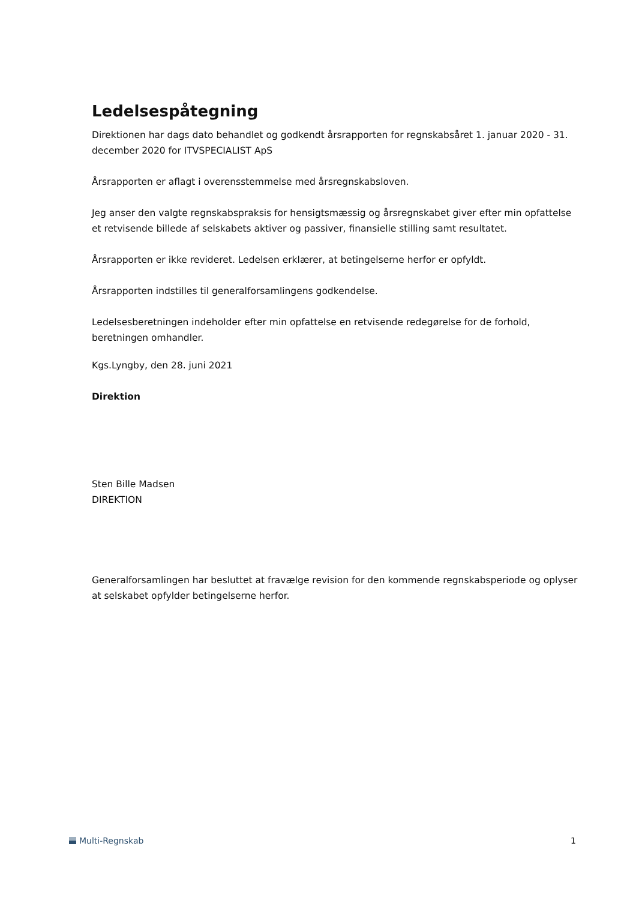Ledelsespåtegning
Direktionen har dags dato behandlet og godkendt årsrapporten for regnskabsåret 1. januar 2020 - 31. december 2020 for ITVSPECIALIST ApS
Årsrapporten er aflagt i overensstemmelse med årsregnskabsloven.
Jeg anser den valgte regnskabspraksis for hensigtsmæssig og årsregnskabet giver efter min opfattelse et retvisende billede af selskabets aktiver og passiver, finansielle stilling samt resultatet.
Årsrapporten er ikke revideret. Ledelsen erklærer, at betingelserne herfor er opfyldt.
Årsrapporten indstilles til generalforsamlingens godkendelse.
Ledelsesberetningen indeholder efter min opfattelse en retvisende redegørelse for de forhold, beretningen omhandler.
Kgs.Lyngby, den 28. juni 2021
Direktion
Sten Bille Madsen
DIREKTION
Generalforsamlingen har besluttet at fravælge revision for den kommende regnskabsperiode og oplyser at selskabet opfylder betingelserne herfor.
Multi-Regnskab 1